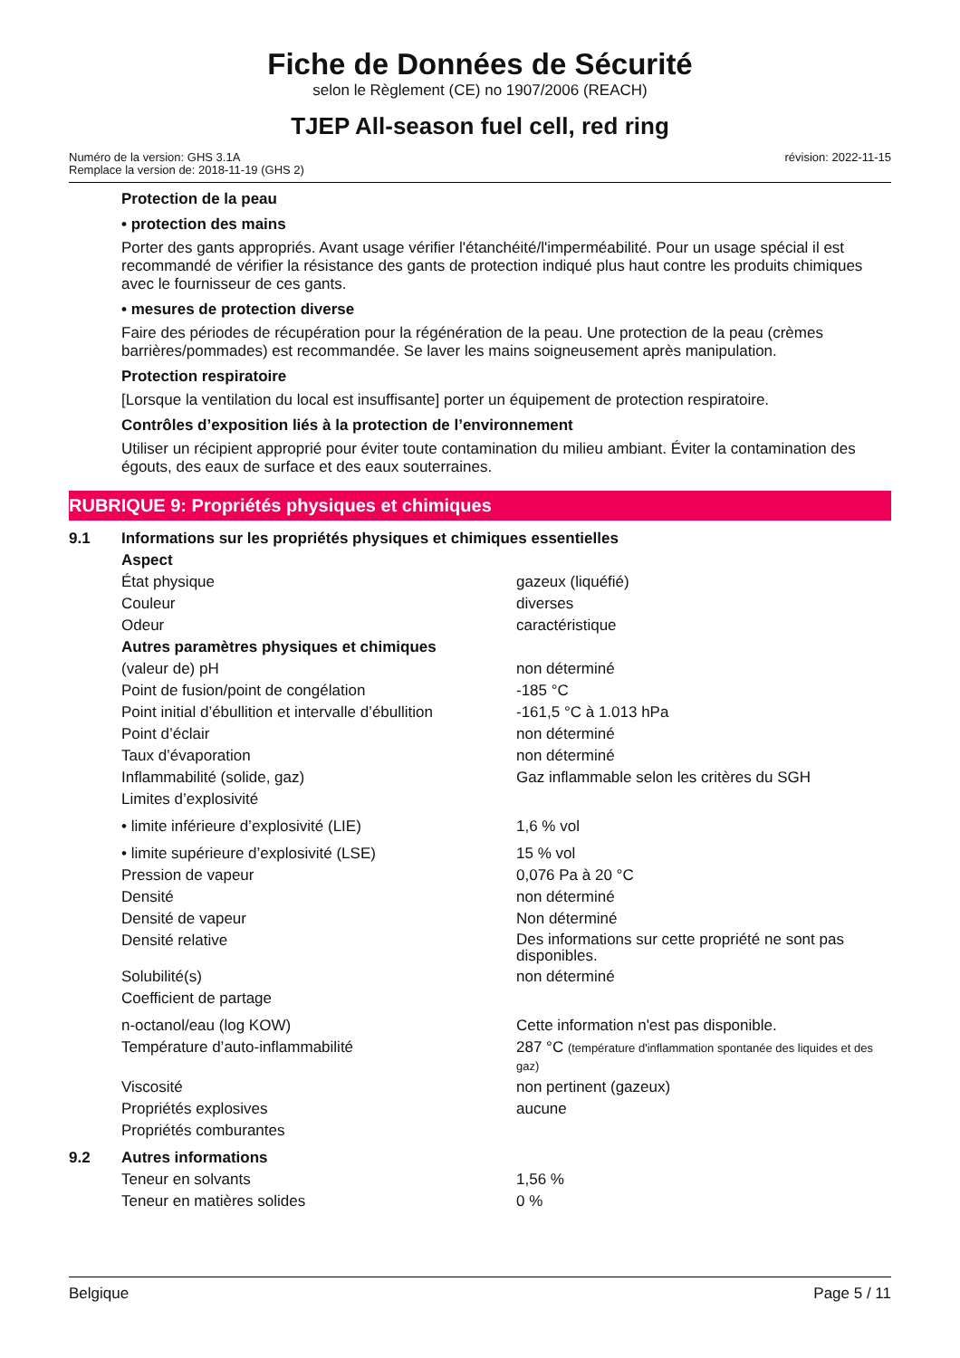Fiche de Données de Sécurité
selon le Règlement (CE) no 1907/2006 (REACH)
TJEP All-season fuel cell, red ring
Numéro de la version: GHS 3.1A
Remplace la version de: 2018-11-19 (GHS 2)
révision: 2022-11-15
Protection de la peau
• protection des mains
Porter des gants appropriés. Avant usage vérifier l'étanchéité/l'imperméabilité. Pour un usage spécial il est recommandé de vérifier la résistance des gants de protection indiqué plus haut contre les produits chimiques avec le fournisseur de ces gants.
• mesures de protection diverse
Faire des périodes de récupération pour la régénération de la peau. Une protection de la peau (crèmes barrières/pommades) est recommandée. Se laver les mains soigneusement après manipulation.
Protection respiratoire
[Lorsque la ventilation du local est insuffisante] porter un équipement de protection respiratoire.
Contrôles d’exposition liés à la protection de l’environnement
Utiliser un récipient approprié pour éviter toute contamination du milieu ambiant. Éviter la contamination des égouts, des eaux de surface et des eaux souterraines.
RUBRIQUE 9: Propriétés physiques et chimiques
| 9.1 | Informations sur les propriétés physiques et chimiques essentielles | |
| | Aspect | |
| | État physique | gazeux (liquéfié) |
| | Couleur | diverses |
| | Odeur | caractéristique |
| | Autres paramètres physiques et chimiques | |
| | (valeur de) pH | non déterminé |
| | Point de fusion/point de congélation | -185 °C |
| | Point initial d’ébullition et intervalle d’ébullition | -161,5 °C à 1.013 hPa |
| | Point d’éclair | non déterminé |
| | Taux d’évaporation | non déterminé |
| | Inflammabilité (solide, gaz) | Gaz inflammable selon les critères du SGH |
| | Limites d’explosivité | |
| | • limite inférieure d’explosivité (LIE) | 1,6 % vol |
| | • limite supérieure d’explosivité (LSE) | 15 % vol |
| | Pression de vapeur | 0,076 Pa à 20 °C |
| | Densité | non déterminé |
| | Densité de vapeur | Non déterminé |
| | Densité relative | Des informations sur cette propriété ne sont pas disponibles. |
| | Solubilité(s) | non déterminé |
| | Coefficient de partage | |
| | n-octanol/eau (log KOW) | Cette information n'est pas disponible. |
| | Température d’auto-inflammabilité | 287 °C (température d'inflammation spontanée des liquides et des gaz) |
| | Viscosité | non pertinent (gazeux) |
| | Propriétés explosives | aucune |
| | Propriétés comburantes | |
| 9.2 | Autres informations | |
| | Teneur en solvants | 1,56 % |
| | Teneur en matières solides | 0 % |
Belgique Page 5 / 11